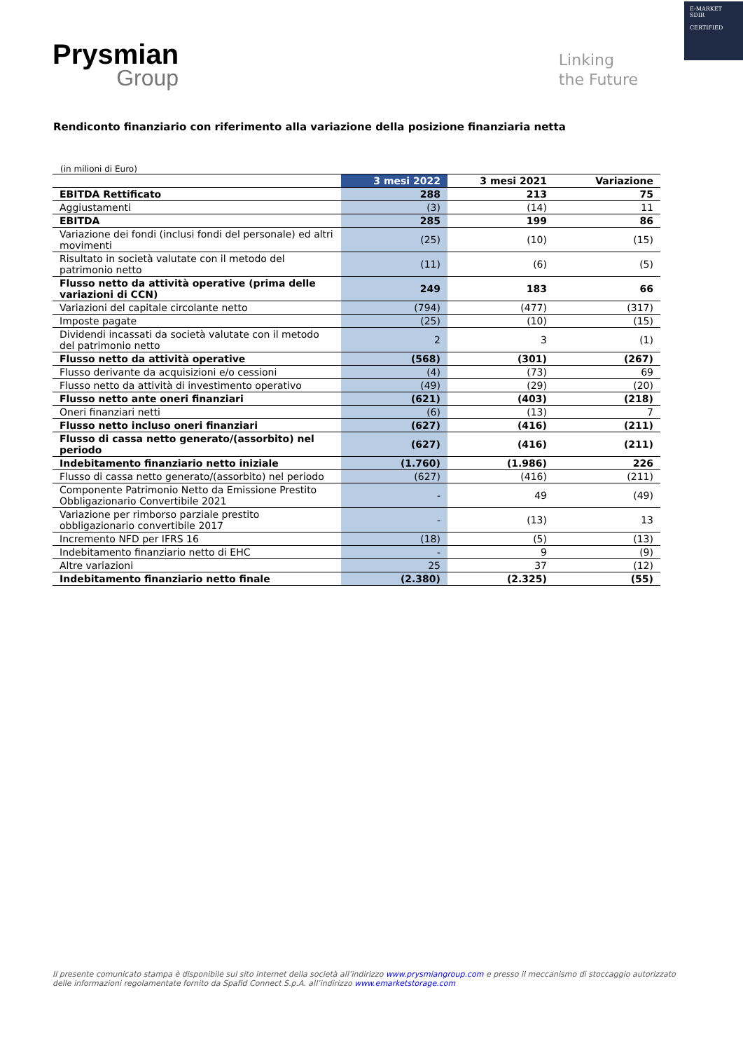E-MARKET
SDIR
CERTIFIED
Prysmian
Group
Linking
the Future
Rendiconto finanziario con riferimento alla variazione della posizione finanziaria netta
(in milioni di Euro)
| | 3 mesi 2022 | 3 mesi 2021 | Variazione |
| --- | --- | --- | --- |
| EBITDA Rettificato | 288 | 213 | 75 |
| Aggiustamenti | (3) | (14) | 11 |
| EBITDA | 285 | 199 | 86 |
| Variazione dei fondi (inclusi fondi del personale) ed altri movimenti | (25) | (10) | (15) |
| Risultato in società valutate con il metodo del patrimonio netto | (11) | (6) | (5) |
| Flusso netto da attività operative (prima delle variazioni di CCN) | 249 | 183 | 66 |
| Variazioni del capitale circolante netto | (794) | (477) | (317) |
| Imposte pagate | (25) | (10) | (15) |
| Dividendi incassati da società valutate con il metodo del patrimonio netto | 2 | 3 | (1) |
| Flusso netto da attività operative | (568) | (301) | (267) |
| Flusso derivante da acquisizioni e/o cessioni | (4) | (73) | 69 |
| Flusso netto da attività di investimento operativo | (49) | (29) | (20) |
| Flusso netto ante oneri finanziari | (621) | (403) | (218) |
| Oneri finanziari netti | (6) | (13) | 7 |
| Flusso netto incluso oneri finanziari | (627) | (416) | (211) |
| Flusso di cassa netto generato/(assorbito) nel periodo | (627) | (416) | (211) |
| Indebitamento finanziario netto iniziale | (1.760) | (1.986) | 226 |
| Flusso di cassa netto generato/(assorbito) nel periodo | (627) | (416) | (211) |
| Componente Patrimonio Netto da Emissione Prestito Obbligazionario Convertibile 2021 | - | 49 | (49) |
| Variazione per rimborso parziale prestito obbligazionario convertibile 2017 | - | (13) | 13 |
| Incremento NFD per IFRS 16 | (18) | (5) | (13) |
| Indebitamento finanziario netto di EHC | - | 9 | (9) |
| Altre variazioni | 25 | 37 | (12) |
| Indebitamento finanziario netto finale | (2.380) | (2.325) | (55) |
Il presente comunicato stampa è disponibile sul sito internet della società all’indirizzo www.prysmiangroup.com e presso il meccanismo di stoccaggio autorizzato delle informazioni regolamentate fornito da Spafid Connect S.p.A. all’indirizzo www.emarketstorage.com